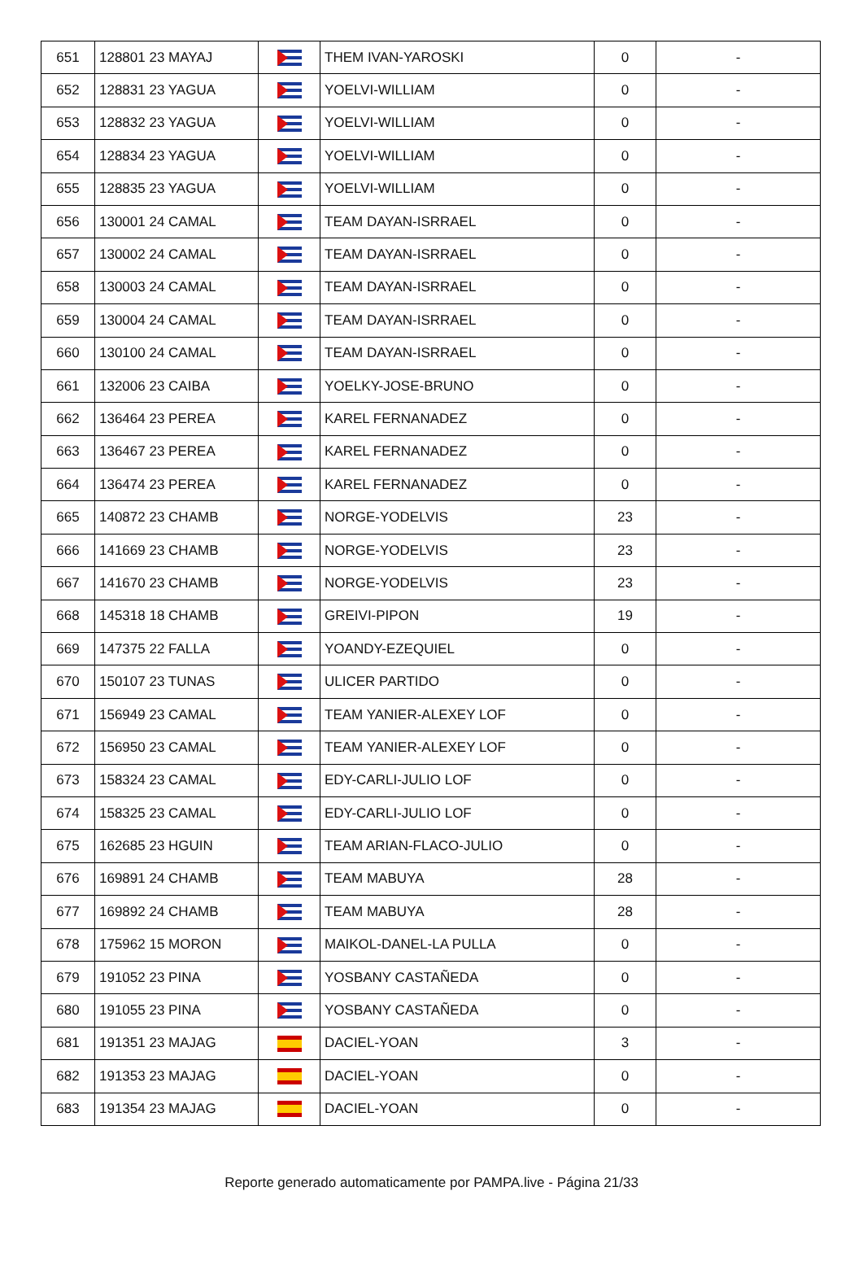| 651 | 128801 23 MAYAJ | | THEM IVAN-YAROSKI | 0 | - |
| 652 | 128831 23 YAGUA | | YOELVI-WILLIAM | 0 | - |
| 653 | 128832 23 YAGUA | | YOELVI-WILLIAM | 0 | - |
| 654 | 128834 23 YAGUA | | YOELVI-WILLIAM | 0 | - |
| 655 | 128835 23 YAGUA | | YOELVI-WILLIAM | 0 | - |
| 656 | 130001 24 CAMAL | | TEAM DAYAN-ISRRAEL | 0 | - |
| 657 | 130002 24 CAMAL | | TEAM DAYAN-ISRRAEL | 0 | - |
| 658 | 130003 24 CAMAL | | TEAM DAYAN-ISRRAEL | 0 | - |
| 659 | 130004 24 CAMAL | | TEAM DAYAN-ISRRAEL | 0 | - |
| 660 | 130100 24 CAMAL | | TEAM DAYAN-ISRRAEL | 0 | - |
| 661 | 132006 23 CAIBA | | YOELKY-JOSE-BRUNO | 0 | - |
| 662 | 136464 23 PEREA | | KAREL FERNANADEZ | 0 | - |
| 663 | 136467 23 PEREA | | KAREL FERNANADEZ | 0 | - |
| 664 | 136474 23 PEREA | | KAREL FERNANADEZ | 0 | - |
| 665 | 140872 23 CHAMB | | NORGE-YODELVIS | 23 | - |
| 666 | 141669 23 CHAMB | | NORGE-YODELVIS | 23 | - |
| 667 | 141670 23 CHAMB | | NORGE-YODELVIS | 23 | - |
| 668 | 145318 18 CHAMB | | GREIVI-PIPON | 19 | - |
| 669 | 147375 22 FALLA | | YOANDY-EZEQUIEL | 0 | - |
| 670 | 150107 23 TUNAS | | ULICER PARTIDO | 0 | - |
| 671 | 156949 23 CAMAL | | TEAM YANIER-ALEXEY LOF | 0 | - |
| 672 | 156950 23 CAMAL | | TEAM YANIER-ALEXEY LOF | 0 | - |
| 673 | 158324 23 CAMAL | | EDY-CARLI-JULIO LOF | 0 | - |
| 674 | 158325 23 CAMAL | | EDY-CARLI-JULIO LOF | 0 | - |
| 675 | 162685 23 HGUIN | | TEAM ARIAN-FLACO-JULIO | 0 | - |
| 676 | 169891 24 CHAMB | | TEAM MABUYA | 28 | - |
| 677 | 169892 24 CHAMB | | TEAM MABUYA | 28 | - |
| 678 | 175962 15 MORON | | MAIKOL-DANEL-LA PULLA | 0 | - |
| 679 | 191052 23 PINA | | YOSBANY CASTAÑEDA | 0 | - |
| 680 | 191055 23 PINA | | YOSBANY CASTAÑEDA | 0 | - |
| 681 | 191351 23 MAJAG | | DACIEL-YOAN | 3 | - |
| 682 | 191353 23 MAJAG | | DACIEL-YOAN | 0 | - |
| 683 | 191354 23 MAJAG | | DACIEL-YOAN | 0 | - |
Reporte generado automaticamente por PAMPA.live - Página 21/33